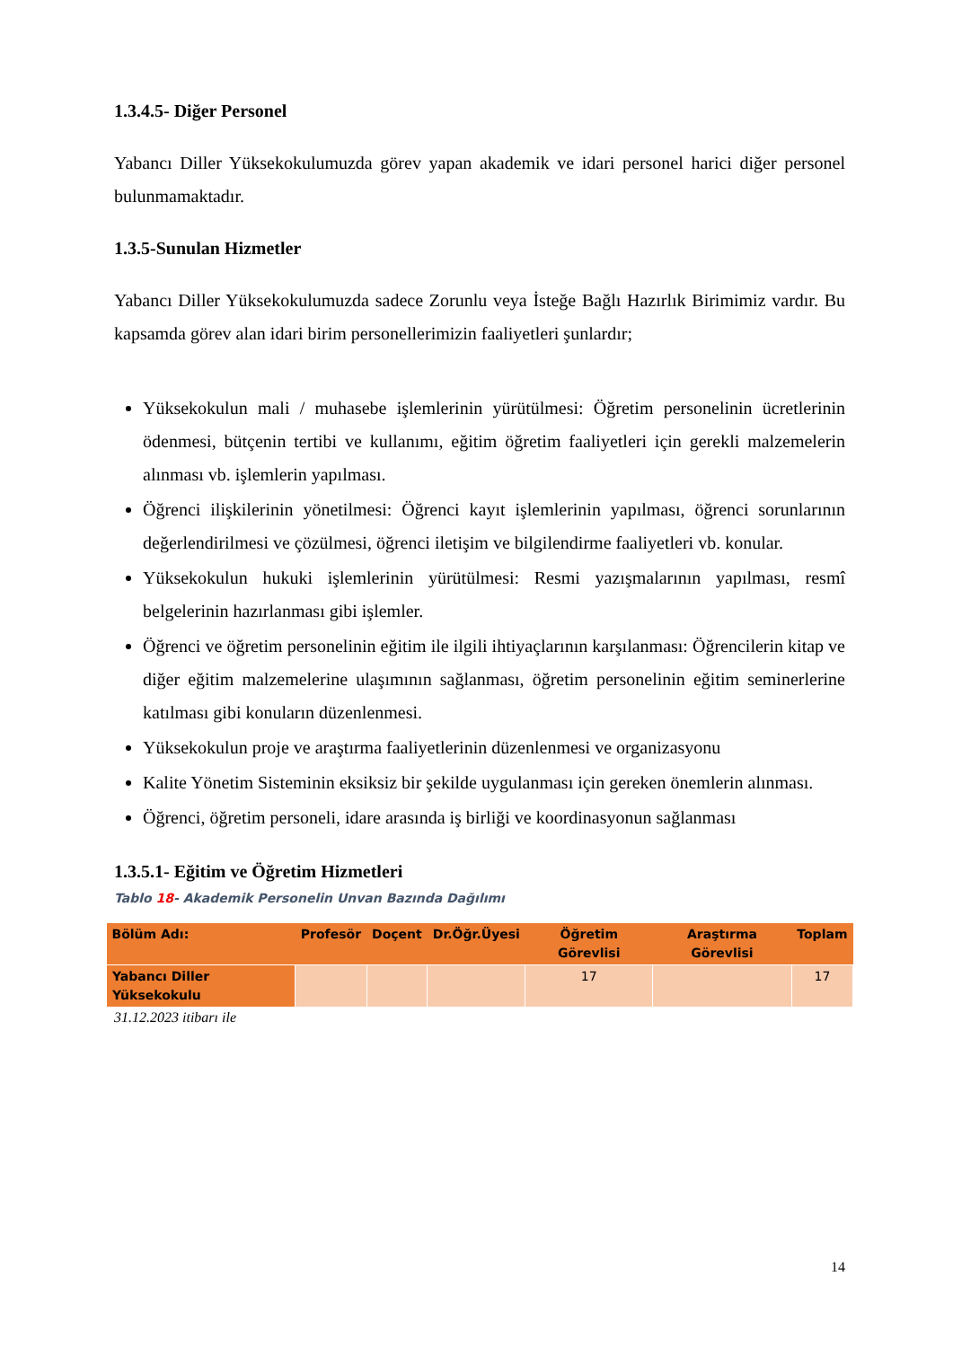1.3.4.5- Diğer Personel
Yabancı Diller Yüksekokulumuzda görev yapan akademik ve idari personel harici diğer personel bulunmamaktadır.
1.3.5-Sunulan Hizmetler
Yabancı Diller Yüksekokulumuzda sadece Zorunlu veya İsteğe Bağlı Hazırlık Birimimiz vardır. Bu kapsamda görev alan idari birim personellerimizin faaliyetleri şunlardır;
Yüksekokulun mali / muhasebe işlemlerinin yürütülmesi: Öğretim personelinin ücretlerinin ödenmesi, bütçenin tertibi ve kullanımı, eğitim öğretim faaliyetleri için gerekli malzemelerin alınması vb. işlemlerin yapılması.
Öğrenci ilişkilerinin yönetilmesi: Öğrenci kayıt işlemlerinin yapılması, öğrenci sorunlarının değerlendirilmesi ve çözülmesi, öğrenci iletişim ve bilgilendirme faaliyetleri vb. konular.
Yüksekokulun hukuki işlemlerinin yürütülmesi: Resmi yazışmalarının yapılması, resmî belgelerinin hazırlanması gibi işlemler.
Öğrenci ve öğretim personelinin eğitim ile ilgili ihtiyaçlarının karşılanması: Öğrencilerin kitap ve diğer eğitim malzemelerine ulaşımının sağlanması, öğretim personelinin eğitim seminerlerine katılması gibi konuların düzenlenmesi.
Yüksekokulun proje ve araştırma faaliyetlerinin düzenlenmesi ve organizasyonu
Kalite Yönetim Sisteminin eksiksiz bir şekilde uygulanması için gereken önemlerin alınması.
Öğrenci, öğretim personeli, idare arasında iş birliği ve koordinasyonun sağlanması
1.3.5.1- Eğitim ve Öğretim Hizmetleri
Tablo 18- Akademik Personelin Unvan Bazında Dağılımı
| Bölüm Adı: | Profesör | Doçent | Dr.Öğr.Üyesi | Öğretim Görevlisi | Araştırma Görevlisi | Toplam |
| --- | --- | --- | --- | --- | --- | --- |
| Yabancı Diller Yüksekokulu | | | | 17 | | 17 |
31.12.2023 itibarı ile
14